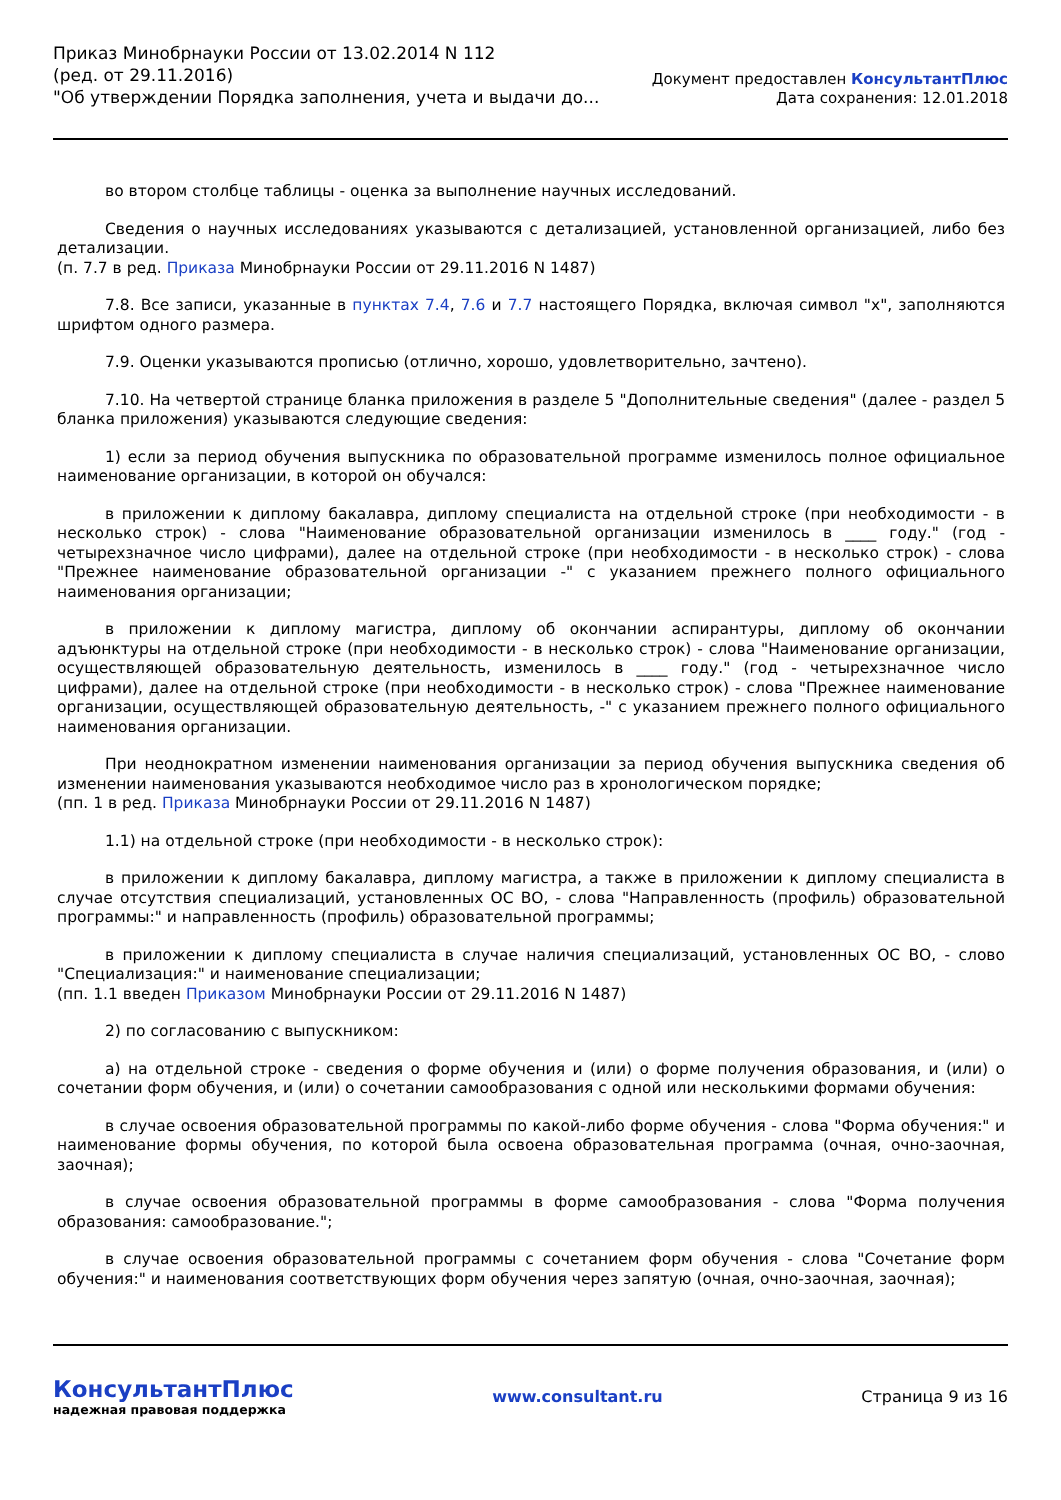Приказ Минобрнауки России от 13.02.2014 N 112
(ред. от 29.11.2016)
"Об утверждении Порядка заполнения, учета и выдачи до...
Документ предоставлен КонсультантПлюс
Дата сохранения: 12.01.2018
во втором столбце таблицы - оценка за выполнение научных исследований.
Сведения о научных исследованиях указываются с детализацией, установленной организацией, либо без детализации.
(п. 7.7 в ред. Приказа Минобрнауки России от 29.11.2016 N 1487)
7.8. Все записи, указанные в пунктах 7.4, 7.6 и 7.7 настоящего Порядка, включая символ "x", заполняются шрифтом одного размера.
7.9. Оценки указываются прописью (отлично, хорошо, удовлетворительно, зачтено).
7.10. На четвертой странице бланка приложения в разделе 5 "Дополнительные сведения" (далее - раздел 5 бланка приложения) указываются следующие сведения:
1) если за период обучения выпускника по образовательной программе изменилось полное официальное наименование организации, в которой он обучался:
в приложении к диплому бакалавра, диплому специалиста на отдельной строке (при необходимости - в несколько строк) - слова "Наименование образовательной организации изменилось в ____ году." (год - четырехзначное число цифрами), далее на отдельной строке (при необходимости - в несколько строк) - слова "Прежнее наименование образовательной организации -" с указанием прежнего полного официального наименования организации;
в приложении к диплому магистра, диплому об окончании аспирантуры, диплому об окончании адъюнктуры на отдельной строке (при необходимости - в несколько строк) - слова "Наименование организации, осуществляющей образовательную деятельность, изменилось в ____ году." (год - четырехзначное число цифрами), далее на отдельной строке (при необходимости - в несколько строк) - слова "Прежнее наименование организации, осуществляющей образовательную деятельность, -" с указанием прежнего полного официального наименования организации.
При неоднократном изменении наименования организации за период обучения выпускника сведения об изменении наименования указываются необходимое число раз в хронологическом порядке;
(пп. 1 в ред. Приказа Минобрнауки России от 29.11.2016 N 1487)
1.1) на отдельной строке (при необходимости - в несколько строк):
в приложении к диплому бакалавра, диплому магистра, а также в приложении к диплому специалиста в случае отсутствия специализаций, установленных ОС ВО, - слова "Направленность (профиль) образовательной программы:" и направленность (профиль) образовательной программы;
в приложении к диплому специалиста в случае наличия специализаций, установленных ОС ВО, - слово "Специализация:" и наименование специализации;
(пп. 1.1 введен Приказом Минобрнауки России от 29.11.2016 N 1487)
2) по согласованию с выпускником:
а) на отдельной строке - сведения о форме обучения и (или) о форме получения образования, и (или) о сочетании форм обучения, и (или) о сочетании самообразования с одной или несколькими формами обучения:
в случае освоения образовательной программы по какой-либо форме обучения - слова "Форма обучения:" и наименование формы обучения, по которой была освоена образовательная программа (очная, очно-заочная, заочная);
в случае освоения образовательной программы в форме самообразования - слова "Форма получения образования: самообразование.";
в случае освоения образовательной программы с сочетанием форм обучения - слова "Сочетание форм обучения:" и наименования соответствующих форм обучения через запятую (очная, очно-заочная, заочная);
КонсультантПлюс
надежная правовая поддержка
www.consultant.ru Страница 9 из 16